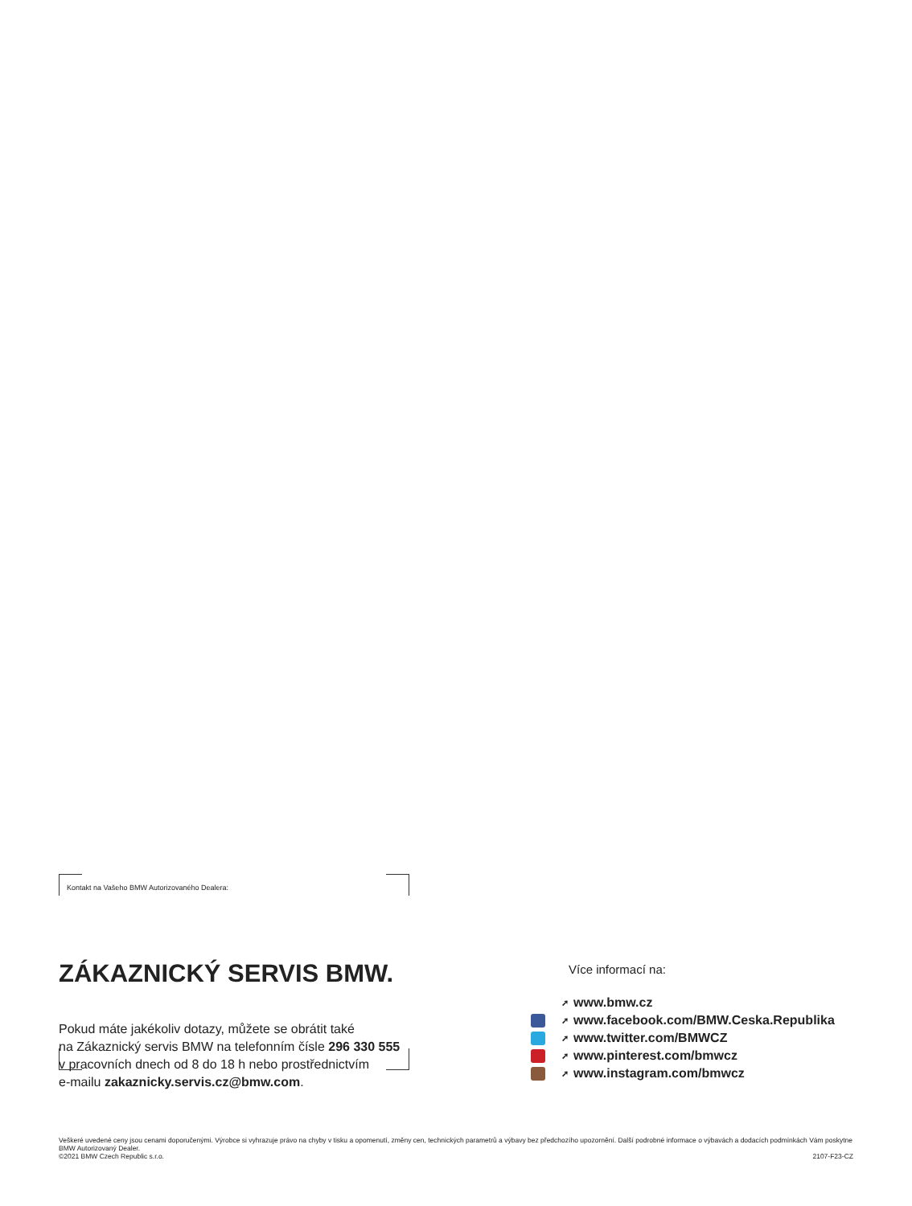Kontakt na Vašeho BMW Autorizovaného Dealera:
ZÁKAZNICKÝ SERVIS BMW.
Pokud máte jakékoliv dotazy, můžete se obrátit také
na Zákaznický servis BMW na telefonním čísle 296 330 555
v pracovních dnech od 8 do 18 h nebo prostřednictvím
e-mailu zakaznicky.servis.cz@bmw.com.
Více informací na:
➚ www.bmw.cz
➚ www.facebook.com/BMW.Ceska.Republika
➚ www.twitter.com/BMWCZ
➚ www.pinterest.com/bmwcz
➚ www.instagram.com/bmwcz
Veškeré uvedené ceny jsou cenami doporučenými. Výrobce si vyhrazuje právo na chyby v tisku a opomenutí, změny cen, technických parametrů a výbavy bez předchozího upozornění. Další podrobné informace o výbavách a dodacích podmínkách Vám poskytne BMW Autorizovaný Dealer.
©2021 BMW Czech Republic s.r.o. 2107-F23-CZ